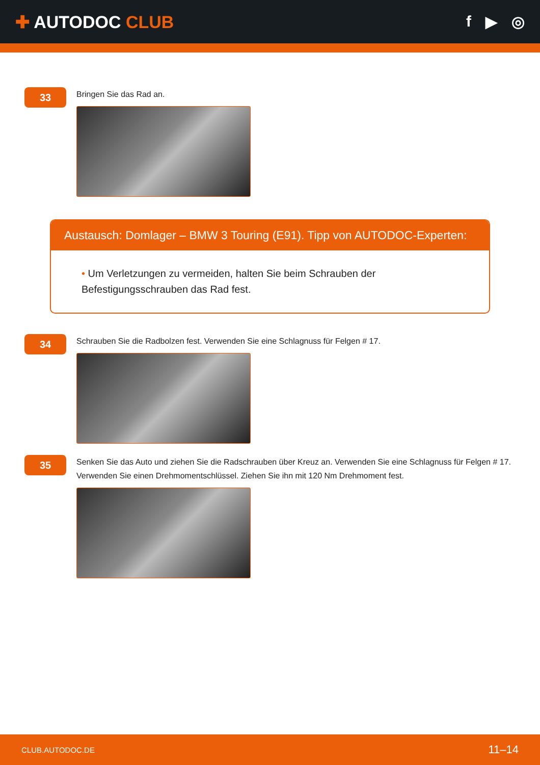✚ AUTODOC CLUB f ▶ ◎
33
Bringen Sie das Rad an.
Austausch: Domlager – BMW 3 Touring (E91). Tipp von AUTODOC-Experten:
• Um Verletzungen zu vermeiden, halten Sie beim Schrauben der
Befestigungsschrauben das Rad fest.
34
Schrauben Sie die Radbolzen fest. Verwenden Sie eine Schlagnuss für Felgen # 17.
35
Senken Sie das Auto und ziehen Sie die Radschrauben über Kreuz an. Verwenden Sie eine Schlagnuss für Felgen # 17. Verwenden Sie einen Drehmomentschlüssel. Ziehen Sie ihn mit 120 Nm Drehmoment fest.
CLUB.AUTODOC.DE 11–14